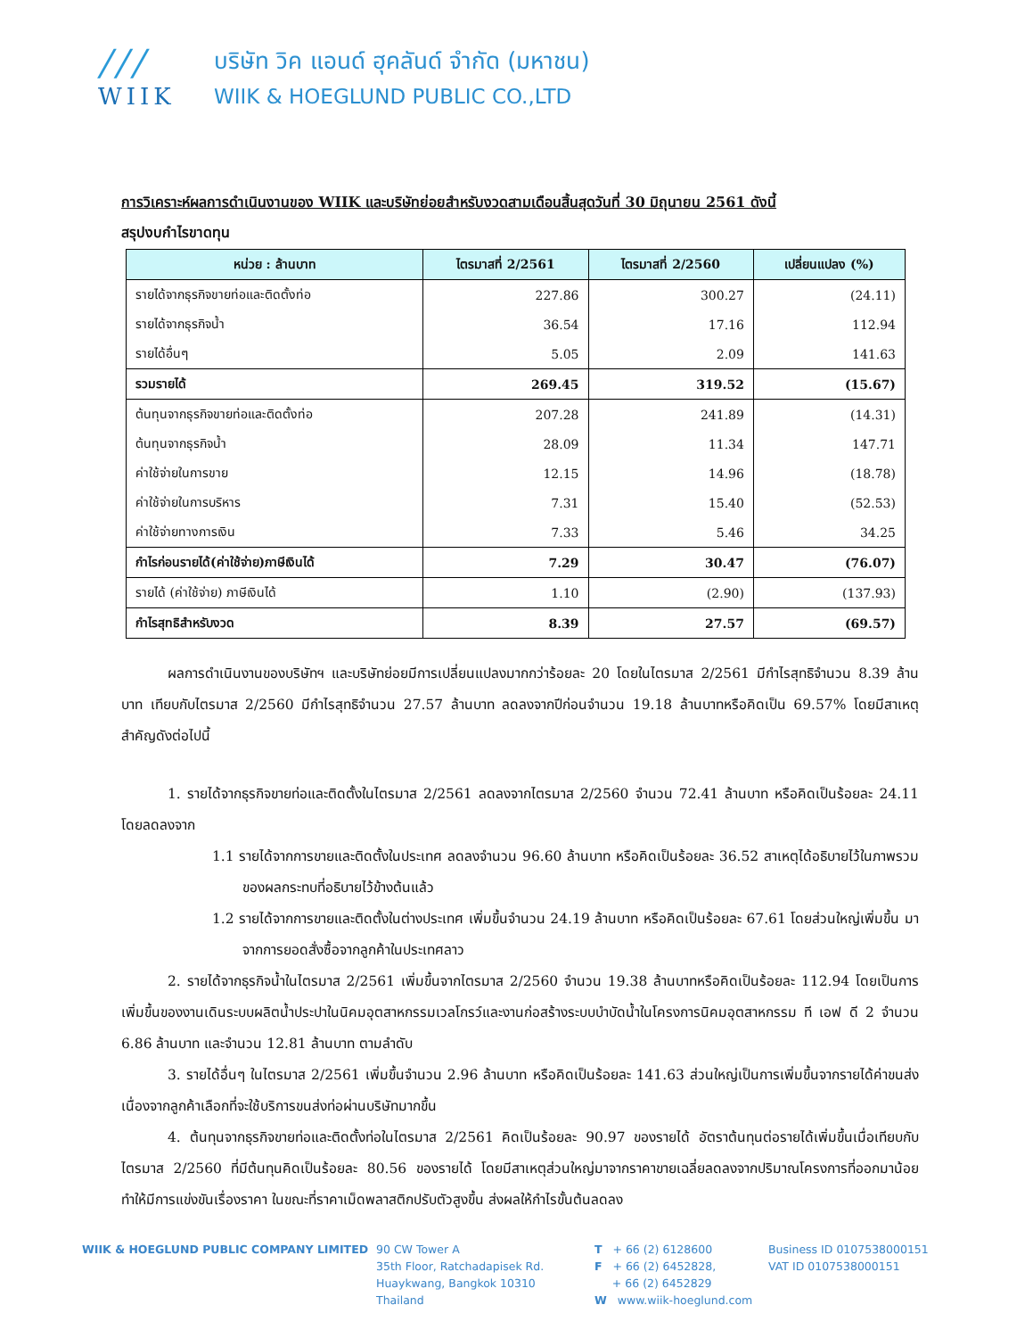///
WIIK
บริษัท วิค แอนด์ ฮุคลันด์ จำกัด (มหาชน)
WIIK & HOEGLUND PUBLIC CO.,LTD
การวิเคราะห์ผลการดำเนินงานของ WIIK และบริษัทย่อยสำหรับงวดสามเดือนสิ้นสุดวันที่ 30 มิถุนายน 2561 ดังนี้
สรุปงบกำไรขาดทุน
| หน่วย : ล้านบาท | ไตรมาสที่ 2/2561 | ไตรมาสที่ 2/2560 | เปลี่ยนแปลง (%) |
| --- | --- | --- | --- |
| รายได้จากธุรกิจขายท่อและติดตั้งท่อ | 227.86 | 300.27 | (24.11) |
| รายได้จากธุรกิจน้ำ | 36.54 | 17.16 | 112.94 |
| รายได้อื่นๆ | 5.05 | 2.09 | 141.63 |
| รวมรายได้ | 269.45 | 319.52 | (15.67) |
| ต้นทุนจากธุรกิจขายท่อและติดตั้งท่อ | 207.28 | 241.89 | (14.31) |
| ต้นทุนจากธุรกิจน้ำ | 28.09 | 11.34 | 147.71 |
| ค่าใช้จ่ายในการขาย | 12.15 | 14.96 | (18.78) |
| ค่าใช้จ่ายในการบริหาร | 7.31 | 15.40 | (52.53) |
| ค่าใช้จ่ายทางการเงิน | 7.33 | 5.46 | 34.25 |
| กำไรก่อนรายได้(ค่าใช้จ่าย)ภาษีเงินได้ | 7.29 | 30.47 | (76.07) |
| รายได้ (ค่าใช้จ่าย) ภาษีเงินได้ | 1.10 | (2.90) | (137.93) |
| กำไรสุทธิสำหรับงวด | 8.39 | 27.57 | (69.57) |
ผลการดำเนินงานของบริษัทฯ และบริษัทย่อยมีการเปลี่ยนแปลงมากกว่าร้อยละ 20 โดยในไตรมาส 2/2561 มีกำไรสุทธิจำนวน 8.39 ล้านบาท เทียบกับไตรมาส 2/2560 มีกำไรสุทธิจำนวน 27.57 ล้านบาท ลดลงจากปีก่อนจำนวน 19.18 ล้านบาทหรือคิดเป็น 69.57% โดยมีสาเหตุสำคัญดังต่อไปนี้
1. รายได้จากธุรกิจขายท่อและติดตั้งในไตรมาส 2/2561 ลดลงจากไตรมาส 2/2560 จำนวน 72.41 ล้านบาท หรือคิดเป็นร้อยละ 24.11 โดยลดลงจาก
1.1 รายได้จากการขายและติดตั้งในประเทศ ลดลงจำนวน 96.60 ล้านบาท หรือคิดเป็นร้อยละ 36.52 สาเหตุได้อธิบายไว้ในภาพรวมของผลกระทบที่อธิบายไว้ข้างต้นแล้ว
1.2 รายได้จากการขายและติดตั้งในต่างประเทศ เพิ่มขึ้นจำนวน 24.19 ล้านบาท หรือคิดเป็นร้อยละ 67.61 โดยส่วนใหญ่เพิ่มขึ้น มาจากการยอดสั่งซื้อจากลูกค้าในประเทศลาว
2. รายได้จากธุรกิจน้ำในไตรมาส 2/2561 เพิ่มขึ้นจากไตรมาส 2/2560 จำนวน 19.38 ล้านบาทหรือคิดเป็นร้อยละ 112.94 โดยเป็นการเพิ่มขึ้นของงานเดินระบบผลิตน้ำประปาในนิคมอุตสาหกรรมเวลโกรว์และงานก่อสร้างระบบบำบัดน้ำในโครงการนิคมอุตสาหกรรม ที เอฟ ดี 2 จำนวน 6.86 ล้านบาท และจำนวน 12.81 ล้านบาท ตามลำดับ
3. รายได้อื่นๆ ในไตรมาส 2/2561 เพิ่มขึ้นจำนวน 2.96 ล้านบาท หรือคิดเป็นร้อยละ 141.63 ส่วนใหญ่เป็นการเพิ่มขึ้นจากรายได้ค่าขนส่ง เนื่องจากลูกค้าเลือกที่จะใช้บริการขนส่งท่อผ่านบริษัทมากขึ้น
4. ต้นทุนจากธุรกิจขายท่อและติดตั้งท่อในไตรมาส 2/2561 คิดเป็นร้อยละ 90.97 ของรายได้ อัตราต้นทุนต่อรายได้เพิ่มขึ้นเมื่อเทียบกับไตรมาส 2/2560 ที่มีต้นทุนคิดเป็นร้อยละ 80.56 ของรายได้ โดยมีสาเหตุส่วนใหญ่มาจากราคาขายเฉลี่ยลดลงจากปริมาณโครงการที่ออกมาน้อย ทำให้มีการแข่งขันเรื่องราคา ในขณะที่ราคาเม็ดพลาสติกปรับตัวสูงขึ้น ส่งผลให้กำไรขั้นต้นลดลง
WIIK & HOEGLUND PUBLIC COMPANY LIMITED 90 CW Tower A
35th Floor, Ratchadapisek Rd.
Huaykwang, Bangkok 10310
Thailand
T + 66 (2) 6128600
F + 66 (2) 6452828,
+ 66 (2) 6452829
W www.wiik-hoeglund.com
Business ID 0107538000151
VAT ID 0107538000151